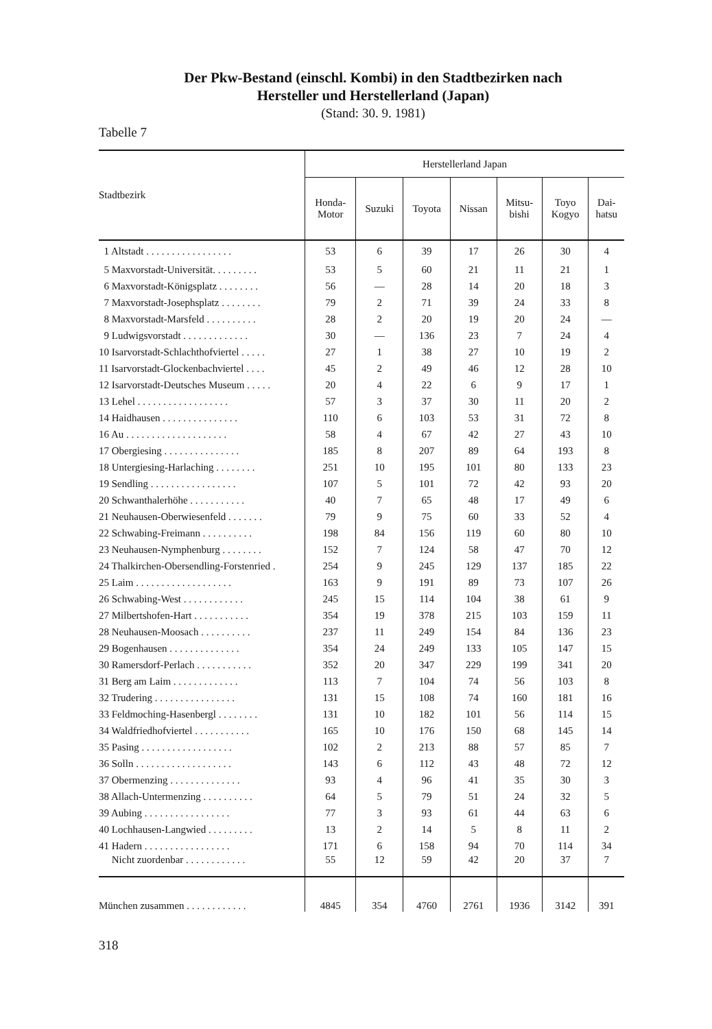Der Pkw-Bestand (einschl. Kombi) in den Stadtbezirken nach
Hersteller und Herstellerland (Japan)
(Stand: 30. 9. 1981)
Tabelle 7
| Stadtbezirk | Herstellerland Japan | | | | | | |
| --- | --- | --- | --- | --- | --- | --- | --- |
| | Honda- Motor | Suzuki | Toyota | Nissan | Mitsu- bishi | Toyo Kogyo | Dai- hatsu |
| 1 Altstadt . . . . . . . . . . . . . . . . . | 53 | 6 | 39 | 17 | 26 | 30 | 4 |
| 5 Maxvorstadt-Universität. . . . . . . . . | 53 | 5 | 60 | 21 | 11 | 21 | 1 |
| 6 Maxvorstadt-Königsplatz . . . . . . . . | 56 | — | 28 | 14 | 20 | 18 | 3 |
| 7 Maxvorstadt-Josephsplatz . . . . . . . . | 79 | 2 | 71 | 39 | 24 | 33 | 8 |
| 8 Maxvorstadt-Marsfeld . . . . . . . . . . | 28 | 2 | 20 | 19 | 20 | 24 | — |
| 9 Ludwigsvorstadt . . . . . . . . . . . . . | 30 | — | 136 | 23 | 7 | 24 | 4 |
| 10 Isarvorstadt-Schlachthofviertel . . . . . | 27 | 1 | 38 | 27 | 10 | 19 | 2 |
| 11 Isarvorstadt-Glockenbachviertel . . . . | 45 | 2 | 49 | 46 | 12 | 28 | 10 |
| 12 Isarvorstadt-Deutsches Museum . . . . . | 20 | 4 | 22 | 6 | 9 | 17 | 1 |
| 13 Lehel . . . . . . . . . . . . . . . . . . | 57 | 3 | 37 | 30 | 11 | 20 | 2 |
| 14 Haidhausen . . . . . . . . . . . . . . . | 110 | 6 | 103 | 53 | 31 | 72 | 8 |
| 16 Au . . . . . . . . . . . . . . . . . . . . | 58 | 4 | 67 | 42 | 27 | 43 | 10 |
| 17 Obergiesing . . . . . . . . . . . . . . . | 185 | 8 | 207 | 89 | 64 | 193 | 8 |
| 18 Untergiesing-Harlaching . . . . . . . . | 251 | 10 | 195 | 101 | 80 | 133 | 23 |
| 19 Sendling . . . . . . . . . . . . . . . . . | 107 | 5 | 101 | 72 | 42 | 93 | 20 |
| 20 Schwanthalerhöhe . . . . . . . . . . . | 40 | 7 | 65 | 48 | 17 | 49 | 6 |
| 21 Neuhausen-Oberwiesenfeld . . . . . . . | 79 | 9 | 75 | 60 | 33 | 52 | 4 |
| 22 Schwabing-Freimann . . . . . . . . . . | 198 | 84 | 156 | 119 | 60 | 80 | 10 |
| 23 Neuhausen-Nymphenburg . . . . . . . . | 152 | 7 | 124 | 58 | 47 | 70 | 12 |
| 24 Thalkirchen-Obersendling-Forstenried . | 254 | 9 | 245 | 129 | 137 | 185 | 22 |
| 25 Laim . . . . . . . . . . . . . . . . . . . | 163 | 9 | 191 | 89 | 73 | 107 | 26 |
| 26 Schwabing-West . . . . . . . . . . . . | 245 | 15 | 114 | 104 | 38 | 61 | 9 |
| 27 Milbertshofen-Hart . . . . . . . . . . . | 354 | 19 | 378 | 215 | 103 | 159 | 11 |
| 28 Neuhausen-Moosach . . . . . . . . . . | 237 | 11 | 249 | 154 | 84 | 136 | 23 |
| 29 Bogenhausen . . . . . . . . . . . . . . | 354 | 24 | 249 | 133 | 105 | 147 | 15 |
| 30 Ramersdorf-Perlach . . . . . . . . . . . | 352 | 20 | 347 | 229 | 199 | 341 | 20 |
| 31 Berg am Laim . . . . . . . . . . . . . | 113 | 7 | 104 | 74 | 56 | 103 | 8 |
| 32 Trudering . . . . . . . . . . . . . . . . | 131 | 15 | 108 | 74 | 160 | 181 | 16 |
| 33 Feldmoching-Hasenbergl . . . . . . . . | 131 | 10 | 182 | 101 | 56 | 114 | 15 |
| 34 Waldfriedhofviertel . . . . . . . . . . . | 165 | 10 | 176 | 150 | 68 | 145 | 14 |
| 35 Pasing . . . . . . . . . . . . . . . . . . | 102 | 2 | 213 | 88 | 57 | 85 | 7 |
| 36 Solln . . . . . . . . . . . . . . . . . . . | 143 | 6 | 112 | 43 | 48 | 72 | 12 |
| 37 Obermenzing . . . . . . . . . . . . . . | 93 | 4 | 96 | 41 | 35 | 30 | 3 |
| 38 Allach-Untermenzing . . . . . . . . . . | 64 | 5 | 79 | 51 | 24 | 32 | 5 |
| 39 Aubing . . . . . . . . . . . . . . . . . | 77 | 3 | 93 | 61 | 44 | 63 | 6 |
| 40 Lochhausen-Langwied . . . . . . . . . | 13 | 2 | 14 | 5 | 8 | 11 | 2 |
| 41 Hadern . . . . . . . . . . . . . . . . . | 171 | 6 | 158 | 94 | 70 | 114 | 34 |
| Nicht zuordenbar . . . . . . . . . . . . | 55 | 12 | 59 | 42 | 20 | 37 | 7 |
| München zusammen . . . . . . . . . . . . | 4845 | 354 | 4760 | 2761 | 1936 | 3142 | 391 |
318